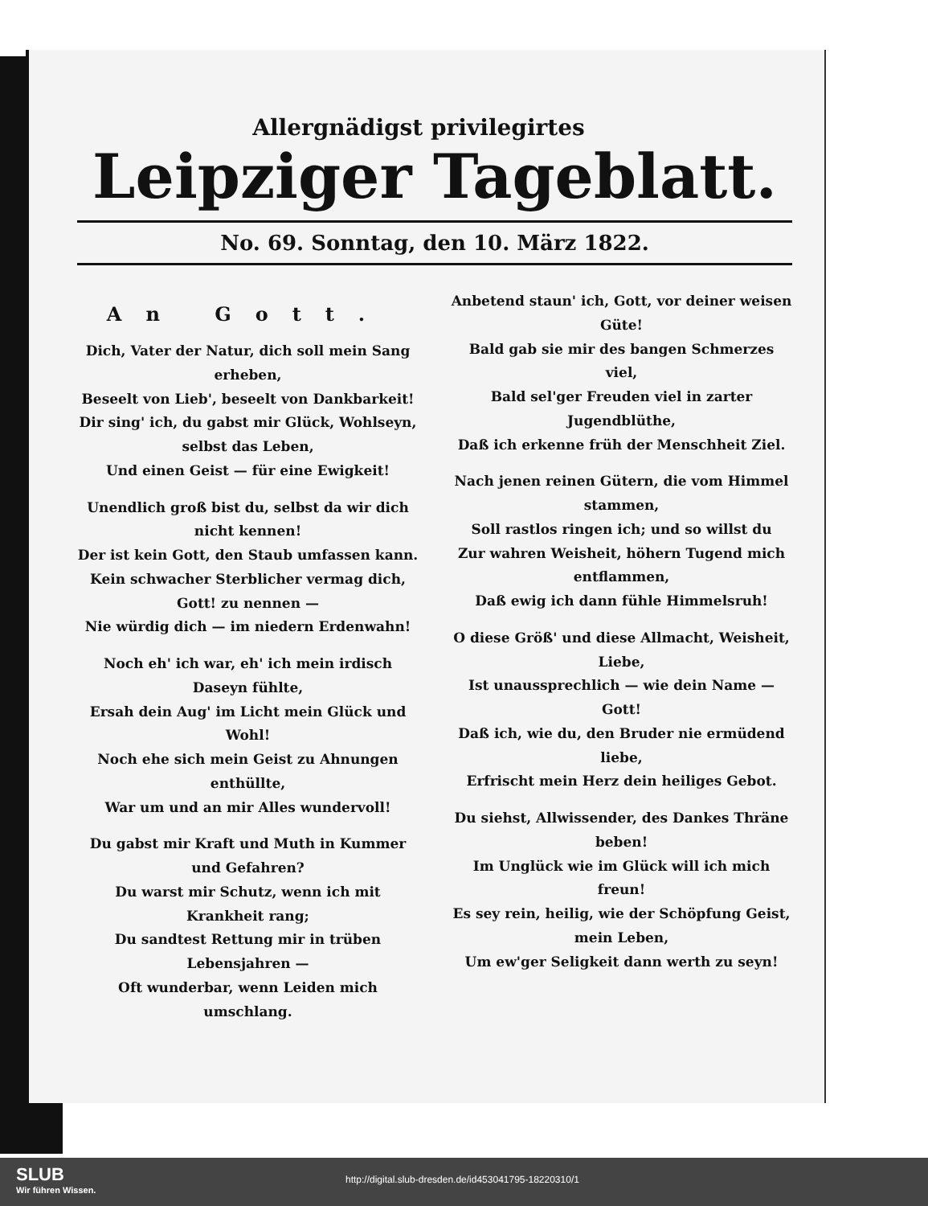Allergnädigst privilegirtes
Leipziger Tageblatt.
No. 69. Sonntag, den 10. März 1822.
An Gott.
Dich, Vater der Natur, dich soll mein Sang erheben,
Beseelt von Lieb', beseelt von Dankbarkeit!
Dir sing' ich, du gabst mir Glück, Wohlseyn, selbst das Leben,
Und einen Geist — für eine Ewigkeit!
Unendlich groß bist du, selbst da wir dich nicht kennen!
Der ist kein Gott, den Staub umfassen kann.
Kein schwacher Sterblicher vermag dich, Gott! zu nennen —
Nie würdig dich — im niedern Erdenwahn!
Noch eh' ich war, eh' ich mein irdisch Daseyn fühlte,
Ersah dein Aug' im Licht mein Glück und Wohl!
Noch ehe sich mein Geist zu Ahnungen enthüllte,
War um und an mir Alles wundervoll!
Du gabst mir Kraft und Muth in Kummer und Gefahren?
Du warst mir Schutz, wenn ich mit Krankheit rang;
Du sandtest Rettung mir in trüben Lebensjahren —
Oft wunderbar, wenn Leiden mich umschlang.
Anbetend staun' ich, Gott, vor deiner weisen Güte!
Bald gab sie mir des bangen Schmerzes viel,
Bald sel'ger Freuden viel in zarter Jugendblüthe,
Daß ich erkenne früh der Menschheit Ziel.
Nach jenen reinen Gütern, die vom Himmel stammen,
Soll rastlos ringen ich; und so willst du
Zur wahren Weisheit, höhern Tugend mich entflammen,
Daß ewig ich dann fühle Himmelsruh!
O diese Größ' und diese Allmacht, Weisheit, Liebe,
Ist unaussprechlich — wie dein Name — Gott!
Daß ich, wie du, den Bruder nie ermüdend liebe,
Erfrischt mein Herz dein heiliges Gebot.
Du siehst, Allwissender, des Dankes Thräne beben!
Im Unglück wie im Glück will ich mich freun!
Es sey rein, heilig, wie der Schöpfung Geist, mein Leben,
Um ew'ger Seligkeit dann werth zu seyn!
SLUB
Wir führen Wissen.
http://digital.slub-dresden.de/id453041795-18220310/1